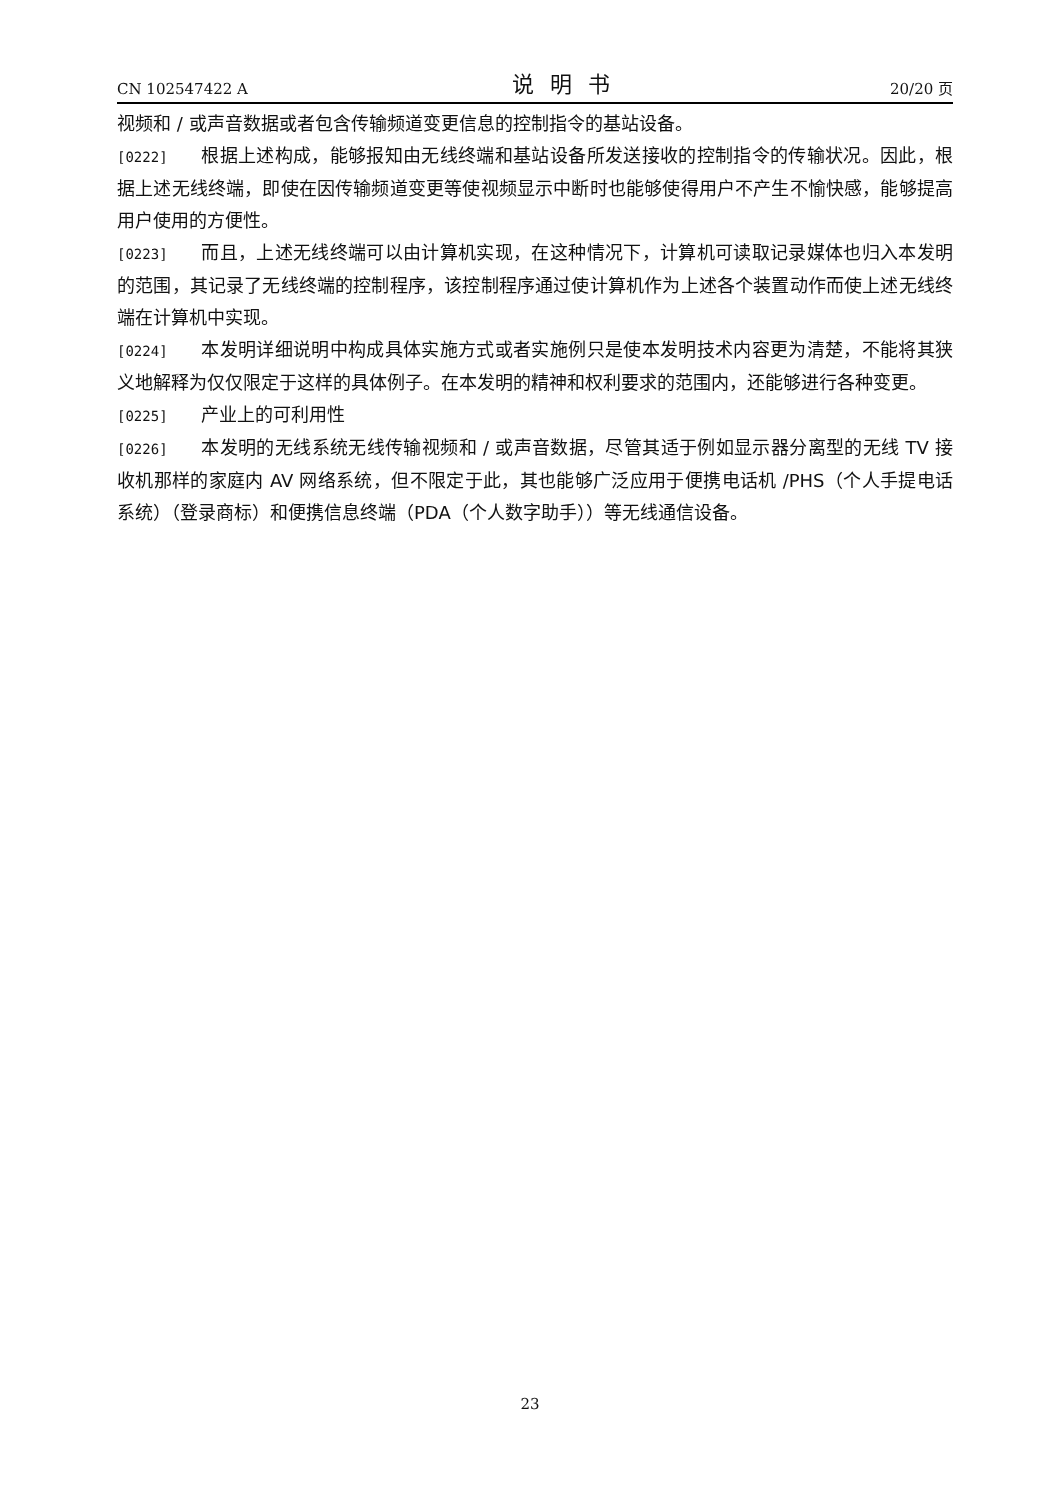CN 102547422 A 说明书 20/20 页
视频和 / 或声音数据或者包含传输频道变更信息的控制指令的基站设备。
[0222] 根据上述构成，能够报知由无线终端和基站设备所发送接收的控制指令的传输状况。因此，根据上述无线终端，即使在因传输频道变更等使视频显示中断时也能够使得用户不产生不愉快感，能够提高用户使用的方便性。
[0223] 而且，上述无线终端可以由计算机实现，在这种情况下，计算机可读取记录媒体也归入本发明的范围，其记录了无线终端的控制程序，该控制程序通过使计算机作为上述各个装置动作而使上述无线终端在计算机中实现。
[0224] 本发明详细说明中构成具体实施方式或者实施例只是使本发明技术内容更为清楚，不能将其狭义地解释为仅仅限定于这样的具体例子。在本发明的精神和权利要求的范围内，还能够进行各种变更。
[0225] 产业上的可利用性
[0226] 本发明的无线系统无线传输视频和 / 或声音数据，尽管其适于例如显示器分离型的无线 TV 接收机那样的家庭内 AV 网络系统，但不限定于此，其也能够广泛应用于便携电话机 /PHS（个人手提电话系统）（登录商标）和便携信息终端（PDA（个人数字助手））等无线通信设备。
23